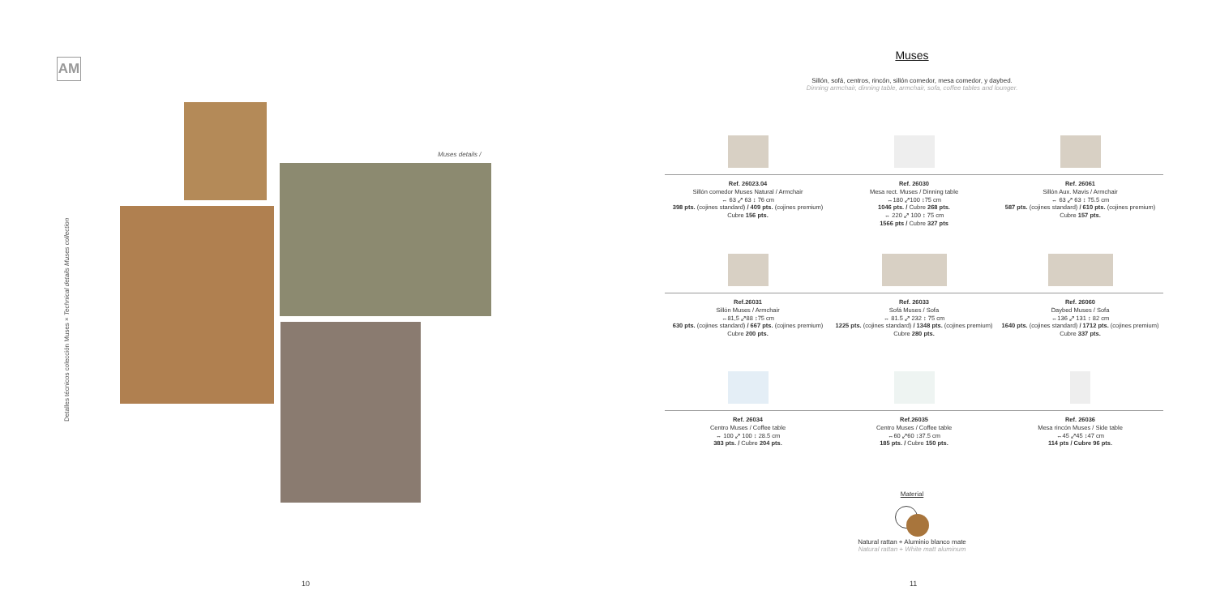AM
Detalles técnicos colección Muses × Technical details Muses collection
Muses details /
10
Muses
Sillón, sofá, centros, rincón, sillón comedor, mesa comedor, y daybed.
Dinning armchair, dinning table, armchair, sofa, coffee tables and lounger.
Ref. 26023.04
Sillón comedor Muses Natural / Armchair
↔ 63 ⤢ 63 ↕ 76 cm
398 pts. (cojines standard) / 409 pts. (cojines premium)
Cubre 156 pts.
Ref. 26030
Mesa rect. Muses / Dinning table
↔180 ⤢100 ↕75 cm
1046 pts. / Cubre 268 pts.
↔ 220 ⤢ 100 ↕ 75 cm
1566 pts / Cubre 327 pts
Ref. 26061
Sillón Aux. Mavis / Armchair
↔ 63 ⤢ 63 ↕ 75.5 cm
587 pts. (cojines standard) / 610 pts. (cojines premium)
Cubre 157 pts.
Ref.26031
Sillón Muses / Armchair
↔81,5 ⤢88 ↕75 cm
630 pts. (cojines standard) / 667 pts. (cojines premium)
Cubre 200 pts.
Ref. 26033
Sofá Muses / Sofa
↔ 81.5 ⤢ 232 ↕ 75 cm
1225 pts. (cojines standard) / 1348 pts. (cojines premium)
Cubre 280 pts.
Ref. 26060
Daybed Muses / Sofa
↔136 ⤢ 131 ↕ 82 cm
1640 pts. (cojines standard) / 1712 pts. (cojines premium)
Cubre 337 pts.
Ref. 26034
Centro Muses / Coffee table
↔ 100 ⤢ 100 ↕ 28.5 cm
383 pts. / Cubre 204 pts.
Ref.26035
Centro Muses / Coffee table
↔60 ⤢60 ↕37.5 cm
185 pts. / Cubre 150 pts.
Ref. 26036
Mesa rincón Muses / Side table
↔45 ⤢45 ↕47 cm
114 pts / Cubre 96 pts.
Material
Natural rattan + Aluminio blanco mate
Natural rattan + White matt aluminum
11